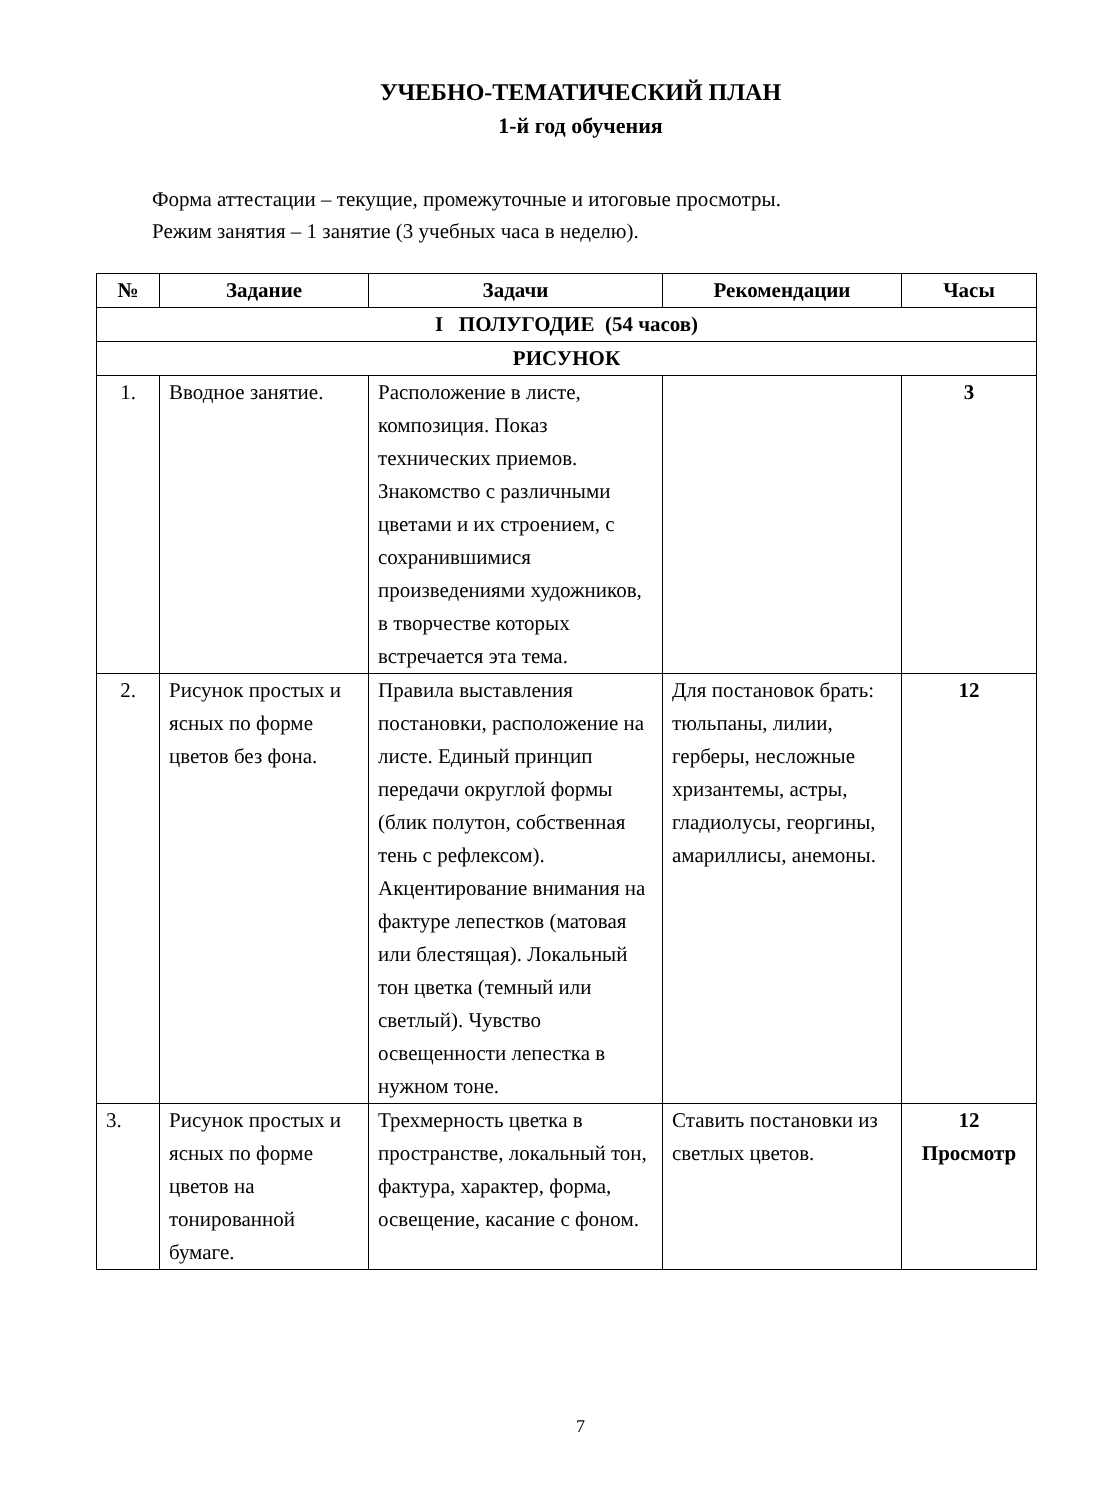УЧЕБНО-ТЕМАТИЧЕСКИЙ ПЛАН
1-й год обучения
Форма аттестации – текущие, промежуточные и итоговые просмотры.
Режим занятия – 1 занятие (3 учебных часа в неделю).
| № | Задание | Задачи | Рекомендации | Часы |
| --- | --- | --- | --- | --- |
| I ПОЛУГОДИЕ (54 часов) | | | | |
| РИСУНОК | | | | |
| 1. | Вводное занятие. | Расположение в листе, композиция. Показ технических приемов. Знакомство с различными цветами и их строением, с сохранившимися произведениями художников, в творчестве которых встречается эта тема. | | 3 |
| 2. | Рисунок простых и ясных по форме цветов без фона. | Правила выставления постановки, расположение на листе. Единый принцип передачи округлой формы (блик полутон, собственная тень с рефлексом). Акцентирование внимания на фактуре лепестков (матовая или блестящая). Локальный тон цветка (темный или светлый). Чувство освещенности лепестка в нужном тоне. | Для постановок брать: тюльпаны, лилии, герберы, несложные хризантемы, астры, гладиолусы, георгины, амариллисы, анемоны. | 12 |
| 3. | Рисунок простых и ясных по форме цветов на тонированной бумаге. | Трехмерность цветка в пространстве, локальный тон, фактура, характер, форма, освещение, касание с фоном. | Ставить постановки из светлых цветов. | 12 Просмотр |
7